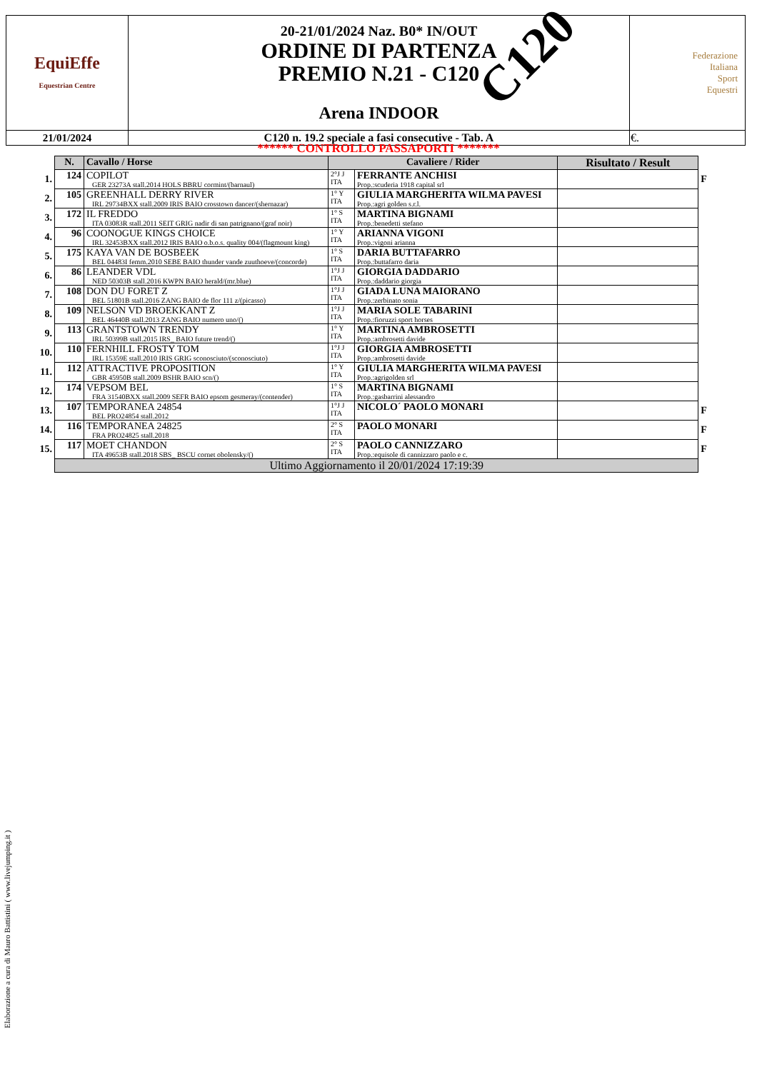| EquiEffe Equestrian Centre | 20-21/01/2024 Naz. B0* IN/OUT ORDINE DI PARTENZA PREMIO N.21 - C120 Arena INDOOR | Federazione Italiana Sport Equestri |
| 21/01/2024 | C120 n. 19.2 speciale a fasi consecutive - Tab. A | €. |
C120
****** CONTROLLO PASSAPORTI *******
| | N. | Cavallo / Horse | Cavaliere / Rider | | Risultato / Result | |
| --- | --- | --- | --- | --- | --- | --- |
| 1. | 124 | COPILOT GER 23273A stall.2014 HOLS BBRU cormint/(barnaul) | 2°J J ITA | FERRANTE ANCHISI Prop.:scuderia 1918 capital srl | | F |
| 2. | 105 | GREENHALL DERRY RIVER IRL 29734BXX stall.2009 IRIS BAIO crosstown dancer/(shernazar) | 1° Y ITA | GIULIA MARGHERITA WILMA PAVESI Prop.:agri golden s.r.l. | | |
| 3. | 172 | IL FREDDO ITA 03083R stall.2011 SEIT GRIG nadir di san patrignano/(graf noir) | 1° S ITA | MARTINA BIGNAMI Prop.:benedetti stefano | | |
| 4. | 96 | COONOGUE KINGS CHOICE IRL 32453BXX stall.2012 IRIS BAIO o.b.o.s. quality 004/(flagmount king) | 1° Y ITA | ARIANNA VIGONI Prop.:vigoni arianna | | |
| 5. | 175 | KAYA VAN DE BOSBEEK BEL 04483I femm.2010 SEBE BAIO thunder vande zuuthoeve/(concorde) | 1° S ITA | DARIA BUTTAFARRO Prop.:buttafarro daria | | |
| 6. | 86 | LEANDER VDL NED 50303B stall.2016 KWPN BAIO herald/(mr.blue) | 1°J J ITA | GIORGIA DADDARIO Prop.:daddario giorgia | | |
| 7. | 108 | DON DU FORET Z BEL 51801B stall.2016 ZANG BAIO de flor 111 z/(picasso) | 1°J J ITA | GIADA LUNA MAIORANO Prop.:zerbinato sonia | | |
| 8. | 109 | NELSON VD BROEKKANT Z BEL 46440B stall.2013 ZANG BAIO numero uno/() | 1°J J ITA | MARIA SOLE TABARINI Prop.:fioruzzi sport horses | | |
| 9. | 113 | GRANTSTOWN TRENDY IRL 50399B stall.2015 IRS_ BAIO future trend/() | 1° Y ITA | MARTINA AMBROSETTI Prop.:ambrosetti davide | | |
| 10. | 110 | FERNHILL FROSTY TOM IRL 15359E stall.2010 IRIS GRIG sconosciuto/(sconosciuto) | 1°J J ITA | GIORGIA AMBROSETTI Prop.:ambrosetti davide | | |
| 11. | 112 | ATTRACTIVE PROPOSITION GBR 45950B stall.2009 BSHR BAIO scn/() | 1° Y ITA | GIULIA MARGHERITA WILMA PAVESI Prop.:agrigolden srl | | |
| 12. | 174 | VEPSOM BEL FRA 31540BXX stall.2009 SEFR BAIO epsom gesmeray/(contender) | 1° S ITA | MARTINA BIGNAMI Prop.:gasbarrini alessandro | | |
| 13. | 107 | TEMPORANEA 24854 BEL PRO24854 stall.2012 | 1°J J ITA | NICOLO´ PAOLO MONARI | | F |
| 14. | 116 | TEMPORANEA 24825 FRA PRO24825 stall.2018 | 2° S ITA | PAOLO MONARI | | F |
| 15. | 117 | MOET CHANDON ITA 49653B stall.2018 SBS_ BSCU cornet obolensky/() | 2° S ITA | PAOLO CANNIZZARO Prop.:equisole di cannizzaro paolo e c. | | F |
| | Ultimo Aggiornamento il 20/01/2024 17:19:39 | | | | | |
Elaborazione a cura di Mauro Battistini ( www.livejumping.it )